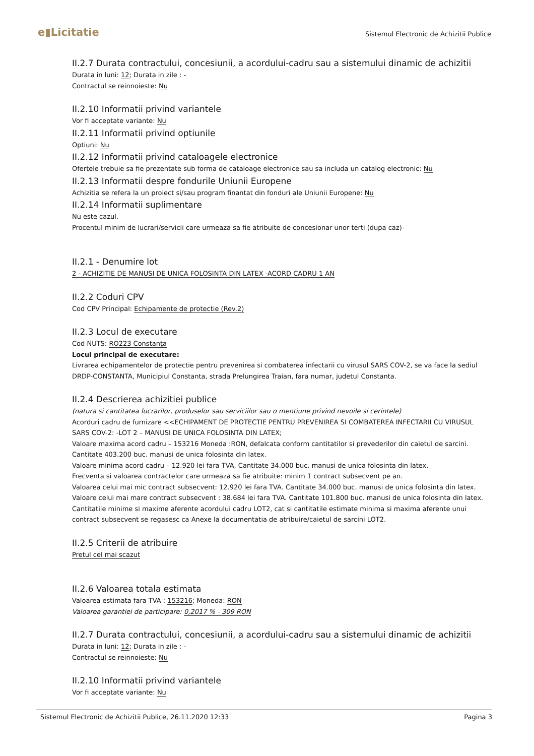e▮Licitatie
Sistemul Electronic de Achizitii Publice
II.2.7 Durata contractului, concesiunii, a acordului-cadru sau a sistemului dinamic de achizitii
Durata in luni: 12; Durata in zile : -
Contractul se reinnoieste: Nu
II.2.10 Informatii privind variantele
Vor fi acceptate variante: Nu
II.2.11 Informatii privind optiunile
Optiuni: Nu
II.2.12 Informatii privind cataloagele electronice
Ofertele trebuie sa fie prezentate sub forma de cataloage electronice sau sa includa un catalog electronic: Nu
II.2.13 Informatii despre fondurile Uniunii Europene
Achizitia se refera la un proiect si/sau program finantat din fonduri ale Uniunii Europene: Nu
II.2.14 Informatii suplimentare
Nu este cazul.
Procentul minim de lucrari/servicii care urmeaza sa fie atribuite de concesionar unor terti (dupa caz)-
II.2.1 - Denumire lot
2 - ACHIZITIE DE MANUSI DE UNICA FOLOSINTA DIN LATEX -ACORD CADRU 1 AN
II.2.2 Coduri CPV
Cod CPV Principal: Echipamente de protectie (Rev.2)
II.2.3 Locul de executare
Cod NUTS: RO223 Constanţa
Locul principal de executare:
Livrarea echipamentelor de protectie pentru prevenirea si combaterea infectarii cu virusul SARS COV-2, se va face la sediul DRDP-CONSTANTA, Municipiul Constanta, strada Prelungirea Traian, fara numar, judetul Constanta.
II.2.4 Descrierea achizitiei publice
(natura si cantitatea lucrarilor, produselor sau serviciilor sau o mentiune privind nevoile si cerintele)
Acorduri cadru de furnizare <<ECHIPAMENT DE PROTECTIE PENTRU PREVENIREA SI COMBATEREA INFECTARII CU VIRUSUL SARS COV-2: -LOT 2 – MANUSI DE UNICA FOLOSINTA DIN LATEX;
Valoare maxima acord cadru – 153216 Moneda :RON, defalcata conform cantitatilor si prevederilor din caietul de sarcini. Cantitate 403.200 buc. manusi de unica folosinta din latex.
Valoare minima acord cadru – 12.920 lei fara TVA, Cantitate 34.000 buc. manusi de unica folosinta din latex.
Frecventa si valoarea contractelor care urmeaza sa fie atribuite: minim 1 contract subsecvent pe an.
Valoarea celui mai mic contract subsecvent: 12.920 lei fara TVA. Cantitate 34.000 buc. manusi de unica folosinta din latex.
Valoare celui mai mare contract subsecvent : 38.684 lei fara TVA. Cantitate 101.800 buc. manusi de unica folosinta din latex.
Cantitatile minime si maxime aferente acordului cadru LOT2, cat si cantitatile estimate minima si maxima aferente unui contract subsecvent se regasesc ca Anexe la documentatia de atribuire/caietul de sarcini LOT2.
II.2.5 Criterii de atribuire
Pretul cel mai scazut
II.2.6 Valoarea totala estimata
Valoarea estimata fara TVA : 153216; Moneda: RON
Valoarea garantiei de participare: 0,2017 % - 309 RON
II.2.7 Durata contractului, concesiunii, a acordului-cadru sau a sistemului dinamic de achizitii
Durata in luni: 12; Durata in zile : -
Contractul se reinnoieste: Nu
II.2.10 Informatii privind variantele
Vor fi acceptate variante: Nu
Sistemul Electronic de Achizitii Publice, 26.11.2020 12:33 Pagina 3